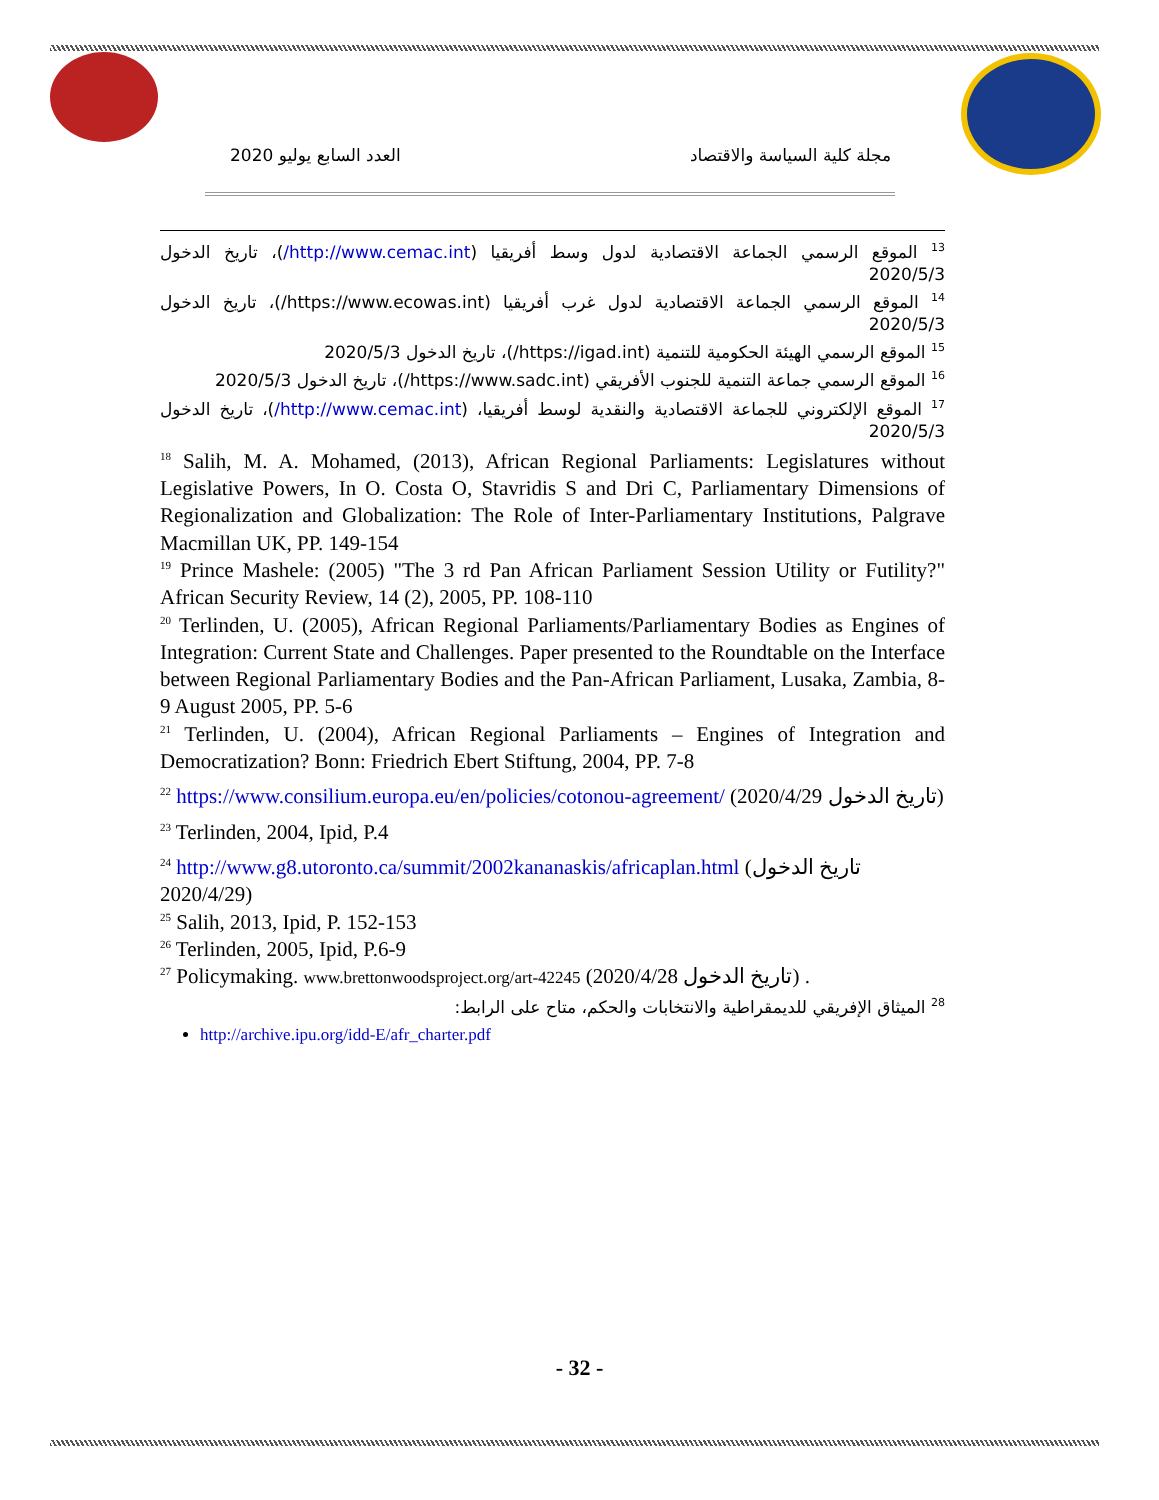العدد السابع يوليو 2020 مجلة كلية السياسة والاقتصاد
<sup>13</sup> الموقع الرسمي الجماعة الاقتصادية لدول وسط أفريقيا (http://www.cemac.int/)، تاريخ الدخول 2020/5/3
<sup>14</sup> الموقع الرسمي الجماعة الاقتصادية لدول غرب أفريقيا (https://www.ecowas.int/)، تاريخ الدخول 2020/5/3
<sup>15</sup> الموقع الرسمي الهيئة الحكومية للتنمية (https://igad.int/)، تاريخ الدخول 2020/5/3
<sup>16</sup> الموقع الرسمي جماعة التنمية للجنوب الأفريقي (https://www.sadc.int/)، تاريخ الدخول 2020/5/3
<sup>17</sup> الموقع الإلكتروني للجماعة الاقتصادية والنقدية لوسط أفريقيا، (http://www.cemac.int/)، تاريخ الدخول 2020/5/3
<sup>18</sup> Salih, M. A. Mohamed, (2013), African Regional Parliaments: Legislatures without Legislative Powers, In O. Costa O, Stavridis S and Dri C, Parliamentary Dimensions of Regionalization and Globalization: The Role of Inter-Parliamentary Institutions, Palgrave Macmillan UK, PP. 149-154
<sup>19</sup> Prince Mashele: (2005) "The 3 rd Pan African Parliament Session Utility or Futility?" African Security Review, 14 (2), 2005, PP. 108-110
<sup>20</sup> Terlinden, U. (2005), African Regional Parliaments/Parliamentary Bodies as Engines of Integration: Current State and Challenges. Paper presented to the Roundtable on the Interface between Regional Parliamentary Bodies and the Pan-African Parliament, Lusaka, Zambia, 8-9 August 2005, PP. 5-6
<sup>21</sup> Terlinden, U. (2004), African Regional Parliaments – Engines of Integration and Democratization? Bonn: Friedrich Ebert Stiftung, 2004, PP. 7-8
<sup>22</sup> https://www.consilium.europa.eu/en/policies/cotonou-agreement/ (تاريخ الدخول 2020/4/29)
<sup>23</sup> Terlinden, 2004, Ipid, P.4
<sup>24</sup> http://www.g8.utoronto.ca/summit/2002kananaskis/africaplan.html (تاريخ الدخول 2020/4/29)
<sup>25</sup> Salih, 2013, Ipid, P. 152-153
<sup>26</sup> Terlinden, 2005, Ipid, P.6-9
<sup>27</sup> Policymaking. www.brettonwoodsproject.org/art-42245 (تاريخ الدخول 2020/4/28) .
<sup>28</sup> الميثاق الإفريقي للديمقراطية والانتخابات والحكم، متاح على الرابط:
http://archive.ipu.org/idd-E/afr_charter.pdf
- 32 -